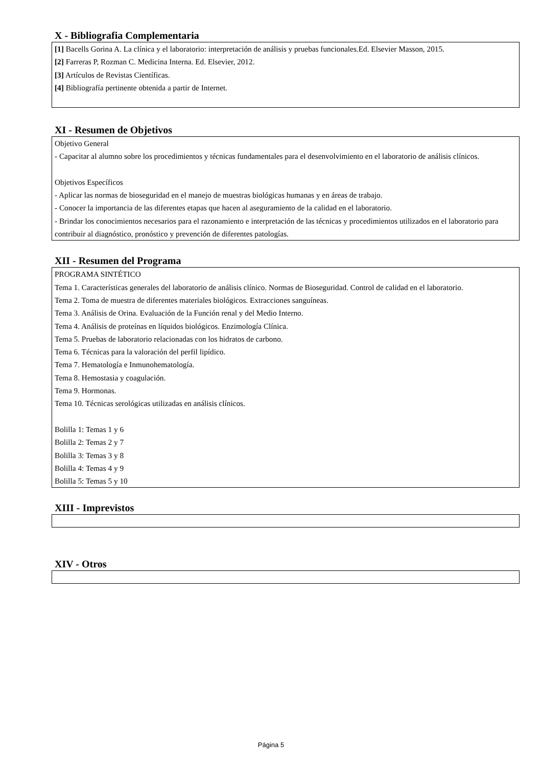X - Bibliografia Complementaria
[1] Bacells Gorina A. La clínica y el laboratorio: interpretación de análisis y pruebas funcionales.Ed. Elsevier Masson, 2015.
[2] Farreras P, Rozman C. Medicina Interna. Ed. Elsevier, 2012.
[3] Artículos de Revistas Científicas.
[4] Bibliografía pertinente obtenida a partir de Internet.
XI - Resumen de Objetivos
Objetivo General
- Capacitar al alumno sobre los procedimientos y técnicas fundamentales para el desenvolvimiento en el laboratorio de análisis clínicos.
Objetivos Específicos
- Aplicar las normas de bioseguridad en el manejo de muestras biológicas humanas y en áreas de trabajo.
- Conocer la importancia de las diferentes etapas que hacen al aseguramiento de la calidad en el laboratorio.
- Brindar los conocimientos necesarios para el razonamiento e interpretación de las técnicas y procedimientos utilizados en el laboratorio para contribuir al diagnóstico, pronóstico y prevención de diferentes patologías.
XII - Resumen del Programa
PROGRAMA SINTÉTICO
Tema 1. Características generales del laboratorio de análisis clínico. Normas de Bioseguridad. Control de calidad en el laboratorio.
Tema 2. Toma de muestra de diferentes materiales biológicos. Extracciones sanguíneas.
Tema 3. Análisis de Orina. Evaluación de la Función renal y del Medio Interno.
Tema 4. Análisis de proteínas en líquidos biológicos. Enzimología Clínica.
Tema 5. Pruebas de laboratorio relacionadas con los hidratos de carbono.
Tema 6. Técnicas para la valoración del perfil lipídico.
Tema 7. Hematología e Inmunohematología.
Tema 8. Hemostasia y coagulación.
Tema 9. Hormonas.
Tema 10. Técnicas serológicas utilizadas en análisis clínicos.
Bolilla 1: Temas 1 y 6
Bolilla 2: Temas 2 y 7
Bolilla 3: Temas 3 y 8
Bolilla 4: Temas 4 y 9
Bolilla 5: Temas 5 y 10
XIII - Imprevistos
XIV - Otros
Página 5